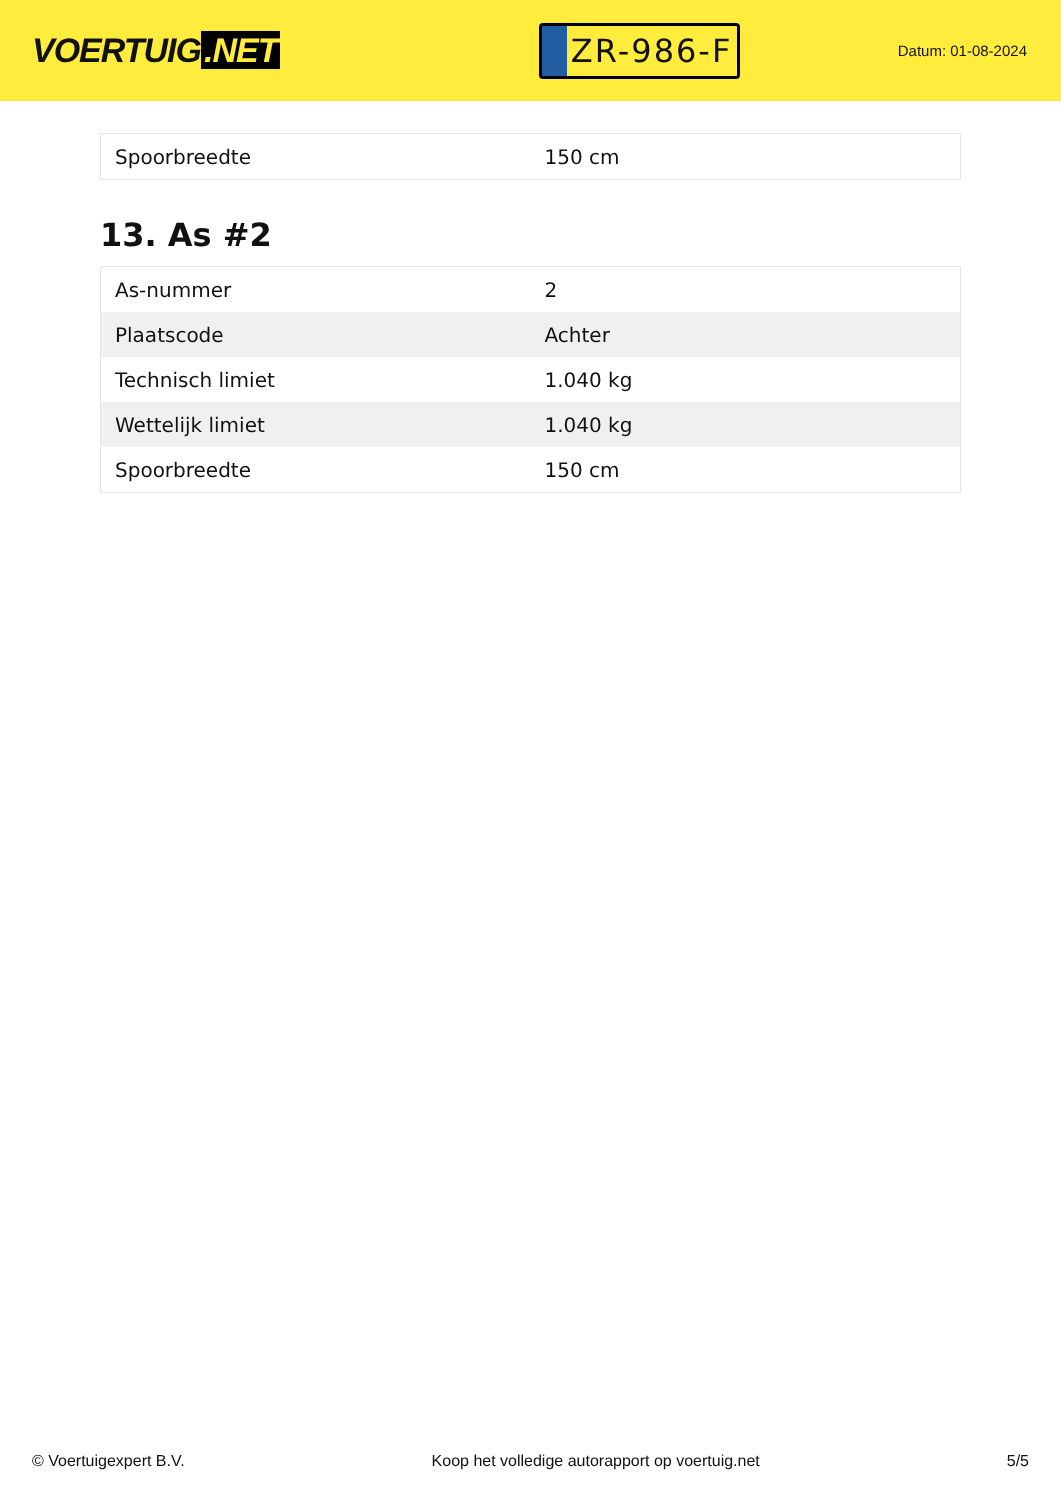VOERTUIG.NET
ZR-986-F
Datum: 01-08-2024
| Spoorbreedte | 150 cm |
13. As #2
| As-nummer | 2 |
| Plaatscode | Achter |
| Technisch limiet | 1.040 kg |
| Wettelijk limiet | 1.040 kg |
| Spoorbreedte | 150 cm |
© Voertuigexpert B.V. Koop het volledige autorapport op voertuig.net 5/5